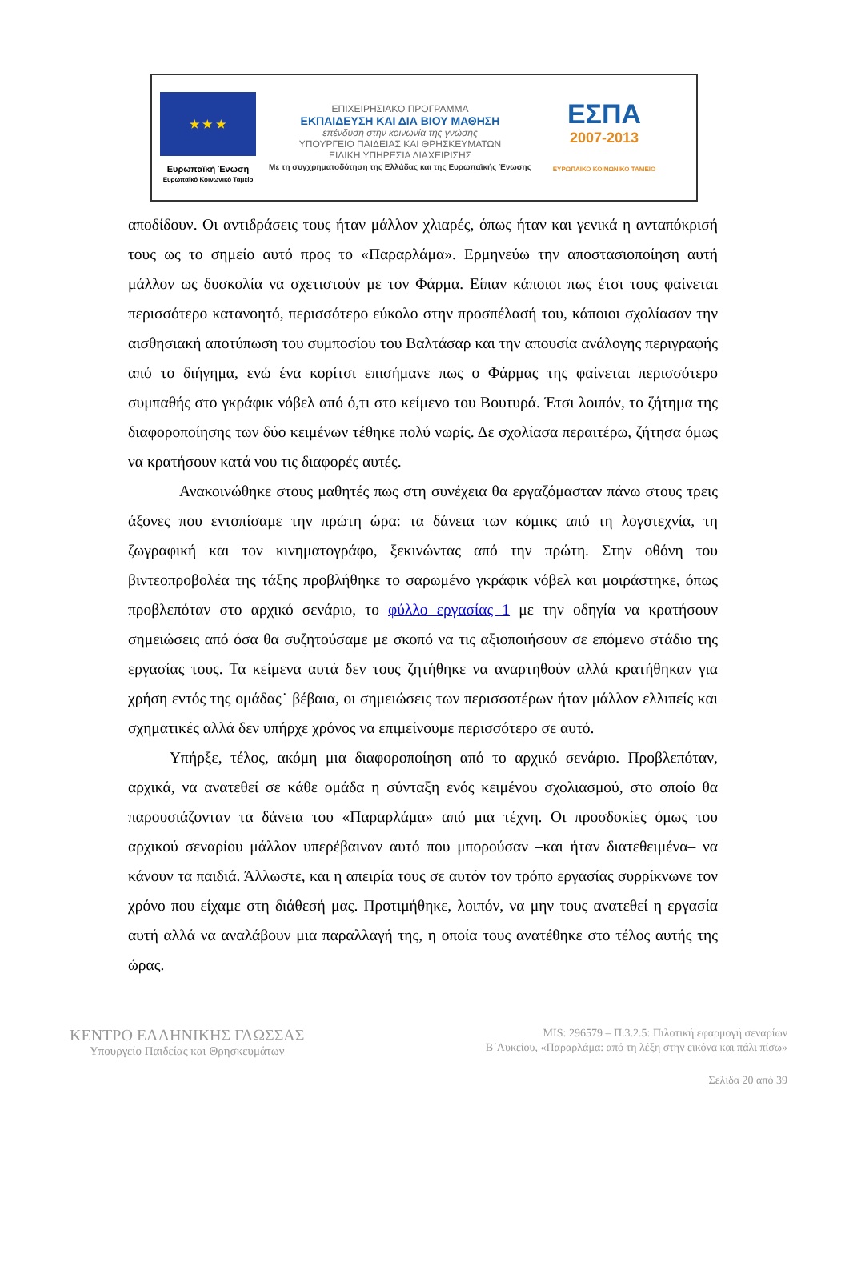★ ★ ★
Ευρωπαϊκή Ένωση
Ευρωπαϊκό Κοινωνικό Ταμείο
ΕΠΙΧΕΙΡΗΣΙΑΚΟ ΠΡΟΓΡΑΜΜΑ
ΕΚΠΑΙΔΕΥΣΗ ΚΑΙ ΔΙΑ ΒΙΟΥ ΜΑΘΗΣΗ
επένδυση στην κοινωνία της γνώσης
ΥΠΟΥΡΓΕΙΟ ΠΑΙΔΕΙΑΣ ΚΑΙ ΘΡΗΣΚΕΥΜΑΤΩΝ
ΕΙΔΙΚΗ ΥΠΗΡΕΣΙΑ ΔΙΑΧΕΙΡΙΣΗΣ
Με τη συγχρηματοδότηση της Ελλάδας και της Ευρωπαϊκής Ένωσης
ΕΣΠΑ
2007-2013
ΕΥΡΩΠΑΪΚΟ ΚΟΙΝΩΝΙΚΟ ΤΑΜΕΙΟ
αποδίδουν. Οι αντιδράσεις τους ήταν μάλλον χλιαρές, όπως ήταν και γενικά η ανταπόκρισή τους ως το σημείο αυτό προς το «Παραρλάμα». Ερμηνεύω την αποστασιοποίηση αυτή μάλλον ως δυσκολία να σχετιστούν με τον Φάρμα. Είπαν κάποιοι πως έτσι τους φαίνεται περισσότερο κατανοητό, περισσότερο εύκολο στην προσπέλασή του, κάποιοι σχολίασαν την αισθησιακή αποτύπωση του συμποσίου του Βαλτάσαρ και την απουσία ανάλογης περιγραφής από το διήγημα, ενώ ένα κορίτσι επισήμανε πως ο Φάρμας της φαίνεται περισσότερο συμπαθής στο γκράφικ νόβελ από ό,τι στο κείμενο του Βουτυρά. Έτσι λοιπόν, το ζήτημα της διαφοροποίησης των δύο κειμένων τέθηκε πολύ νωρίς. Δε σχολίασα περαιτέρω, ζήτησα όμως να κρατήσουν κατά νου τις διαφορές αυτές.
Ανακοινώθηκε στους μαθητές πως στη συνέχεια θα εργαζόμασταν πάνω στους τρεις άξονες που εντοπίσαμε την πρώτη ώρα: τα δάνεια των κόμικς από τη λογοτεχνία, τη ζωγραφική και τον κινηματογράφο, ξεκινώντας από την πρώτη. Στην οθόνη του βιντεοπροβολέα της τάξης προβλήθηκε το σαρωμένο γκράφικ νόβελ και μοιράστηκε, όπως προβλεπόταν στο αρχικό σενάριο, το φύλλο εργασίας 1 με την οδηγία να κρατήσουν σημειώσεις από όσα θα συζητούσαμε με σκοπό να τις αξιοποιήσουν σε επόμενο στάδιο της εργασίας τους. Τα κείμενα αυτά δεν τους ζητήθηκε να αναρτηθούν αλλά κρατήθηκαν για χρήση εντός της ομάδας˙ βέβαια, οι σημειώσεις των περισσοτέρων ήταν μάλλον ελλιπείς και σχηματικές αλλά δεν υπήρχε χρόνος να επιμείνουμε περισσότερο σε αυτό.
Υπήρξε, τέλος, ακόμη μια διαφοροποίηση από το αρχικό σενάριο. Προβλεπόταν, αρχικά, να ανατεθεί σε κάθε ομάδα η σύνταξη ενός κειμένου σχολιασμού, στο οποίο θα παρουσιάζονταν τα δάνεια του «Παραρλάμα» από μια τέχνη. Οι προσδοκίες όμως του αρχικού σεναρίου μάλλον υπερέβαιναν αυτό που μπορούσαν –και ήταν διατεθειμένα– να κάνουν τα παιδιά. Άλλωστε, και η απειρία τους σε αυτόν τον τρόπο εργασίας συρρίκνωνε τον χρόνο που είχαμε στη διάθεσή μας. Προτιμήθηκε, λοιπόν, να μην τους ανατεθεί η εργασία αυτή αλλά να αναλάβουν μια παραλλαγή της, η οποία τους ανατέθηκε στο τέλος αυτής της ώρας.
ΚΕΝΤΡΟ ΕΛΛΗΝΙΚΗΣ ΓΛΩΣΣΑΣ
Υπουργείο Παιδείας και Θρησκευμάτων
MIS: 296579 – Π.3.2.5: Πιλοτική εφαρμογή σεναρίων
Β΄Λυκείου, «Παραρλάμα: από τη λέξη στην εικόνα και πάλι πίσω»
Σελίδα 20 από 39